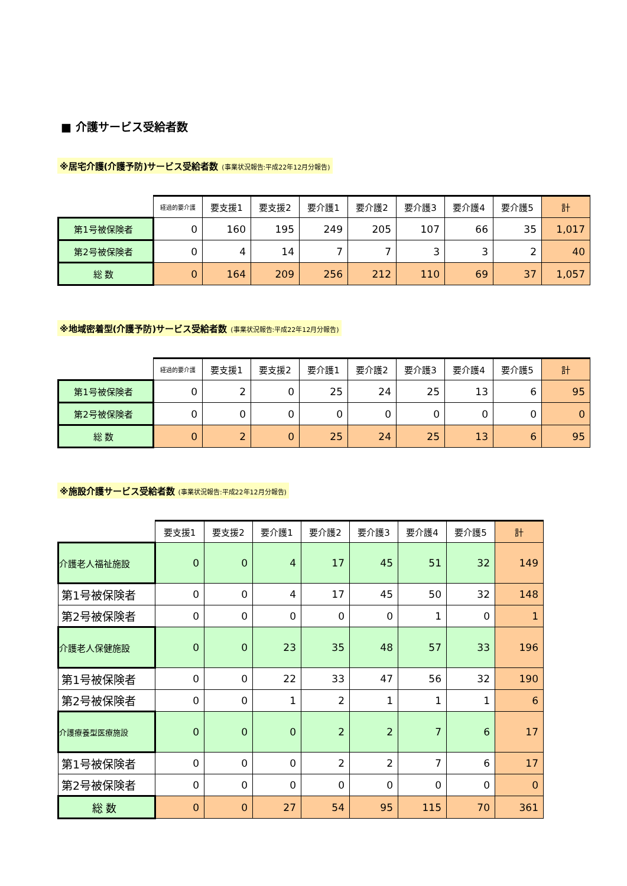■ 介護サービス受給者数
※居宅介護(介護予防)サービス受給者数 (事業状況報告:平成22年12月分報告)
| | 経過的要介護 | 要支援1 | 要支援2 | 要介護1 | 要介護2 | 要介護3 | 要介護4 | 要介護5 | 計 |
| --- | --- | --- | --- | --- | --- | --- | --- | --- | --- |
| 第1号被保険者 | 0 | 160 | 195 | 249 | 205 | 107 | 66 | 35 | 1,017 |
| 第2号被保険者 | 0 | 4 | 14 | 7 | 7 | 3 | 3 | 2 | 40 |
| 総 数 | 0 | 164 | 209 | 256 | 212 | 110 | 69 | 37 | 1,057 |
※地域密着型(介護予防)サービス受給者数 (事業状況報告:平成22年12月分報告)
| | 経過的要介護 | 要支援1 | 要支援2 | 要介護1 | 要介護2 | 要介護3 | 要介護4 | 要介護5 | 計 |
| --- | --- | --- | --- | --- | --- | --- | --- | --- | --- |
| 第1号被保険者 | 0 | 2 | 0 | 25 | 24 | 25 | 13 | 6 | 95 |
| 第2号被保険者 | 0 | 0 | 0 | 0 | 0 | 0 | 0 | 0 | 0 |
| 総 数 | 0 | 2 | 0 | 25 | 24 | 25 | 13 | 6 | 95 |
※施設介護サービス受給者数 (事業状況報告:平成22年12月分報告)
| | 要支援1 | 要支援2 | 要介護1 | 要介護2 | 要介護3 | 要介護4 | 要介護5 | 計 |
| --- | --- | --- | --- | --- | --- | --- | --- | --- |
| 介護老人福祉施設 | 0 | 0 | 4 | 17 | 45 | 51 | 32 | 149 |
| 第1号被保険者 | 0 | 0 | 4 | 17 | 45 | 50 | 32 | 148 |
| 第2号被保険者 | 0 | 0 | 0 | 0 | 0 | 1 | 0 | 1 |
| 介護老人保健施設 | 0 | 0 | 23 | 35 | 48 | 57 | 33 | 196 |
| 第1号被保険者 | 0 | 0 | 22 | 33 | 47 | 56 | 32 | 190 |
| 第2号被保険者 | 0 | 0 | 1 | 2 | 1 | 1 | 1 | 6 |
| 介護療養型医療施設 | 0 | 0 | 0 | 2 | 2 | 7 | 6 | 17 |
| 第1号被保険者 | 0 | 0 | 0 | 2 | 2 | 7 | 6 | 17 |
| 第2号被保険者 | 0 | 0 | 0 | 0 | 0 | 0 | 0 | 0 |
| 総 数 | 0 | 0 | 27 | 54 | 95 | 115 | 70 | 361 |